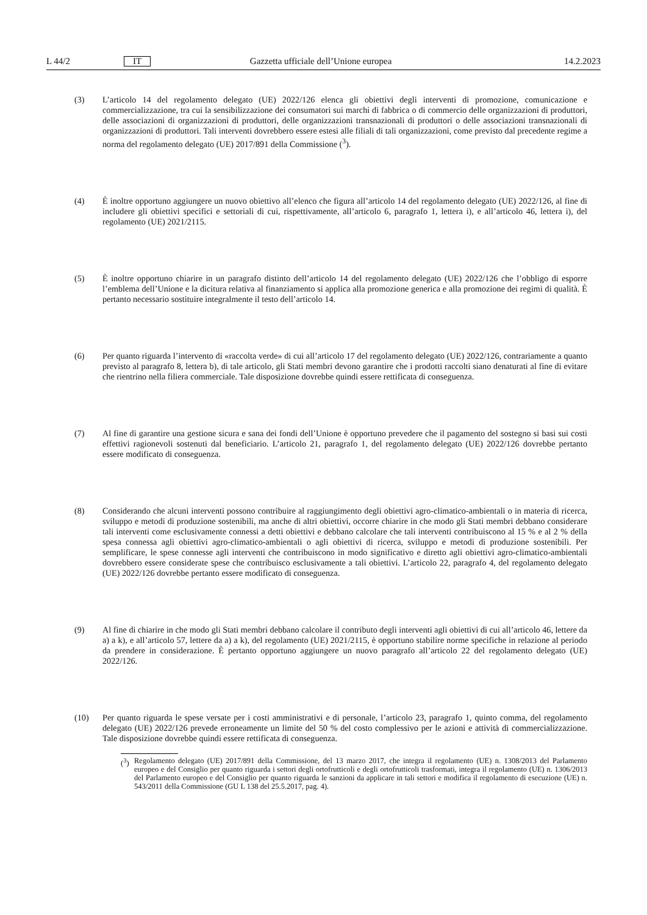L 44/2 IT Gazzetta ufficiale dell’Unione europea 14.2.2023
(3) L’articolo 14 del regolamento delegato (UE) 2022/126 elenca gli obiettivi degli interventi di promozione, comunicazione e commercializzazione, tra cui la sensibilizzazione dei consumatori sui marchi di fabbrica o di commercio delle organizzazioni di produttori, delle associazioni di organizzazioni di produttori, delle organizzazioni transnazionali di produttori o delle associazioni transnazionali di organizzazioni di produttori. Tali interventi dovrebbero essere estesi alle filiali di tali organizzazioni, come previsto dal precedente regime a norma del regolamento delegato (UE) 2017/891 della Commissione (<sup>3</sup>).
(4) È inoltre opportuno aggiungere un nuovo obiettivo all’elenco che figura all’articolo 14 del regolamento delegato (UE) 2022/126, al fine di includere gli obiettivi specifici e settoriali di cui, rispettivamente, all’articolo 6, paragrafo 1, lettera i), e all’articolo 46, lettera i), del regolamento (UE) 2021/2115.
(5) È inoltre opportuno chiarire in un paragrafo distinto dell’articolo 14 del regolamento delegato (UE) 2022/126 che l’obbligo di esporre l’emblema dell’Unione e la dicitura relativa al finanziamento si applica alla promozione generica e alla promozione dei regimi di qualità. È pertanto necessario sostituire integralmente il testo dell’articolo 14.
(6) Per quanto riguarda l’intervento di «raccolta verde» di cui all’articolo 17 del regolamento delegato (UE) 2022/126, contrariamente a quanto previsto al paragrafo 8, lettera b), di tale articolo, gli Stati membri devono garantire che i prodotti raccolti siano denaturati al fine di evitare che rientrino nella filiera commerciale. Tale disposizione dovrebbe quindi essere rettificata di conseguenza.
(7) Al fine di garantire una gestione sicura e sana dei fondi dell’Unione è opportuno prevedere che il pagamento del sostegno si basi sui costi effettivi ragionevoli sostenuti dal beneficiario. L’articolo 21, paragrafo 1, del regolamento delegato (UE) 2022/126 dovrebbe pertanto essere modificato di conseguenza.
(8) Considerando che alcuni interventi possono contribuire al raggiungimento degli obiettivi agro-climatico-ambientali o in materia di ricerca, sviluppo e metodi di produzione sostenibili, ma anche di altri obiettivi, occorre chiarire in che modo gli Stati membri debbano considerare tali interventi come esclusivamente connessi a detti obiettivi e debbano calcolare che tali interventi contribuiscono al 15 % e al 2 % della spesa connessa agli obiettivi agro-climatico-ambientali o agli obiettivi di ricerca, sviluppo e metodi di produzione sostenibili. Per semplificare, le spese connesse agli interventi che contribuiscono in modo significativo e diretto agli obiettivi agro-climatico-ambientali dovrebbero essere considerate spese che contribuisco esclusivamente a tali obiettivi. L’articolo 22, paragrafo 4, del regolamento delegato (UE) 2022/126 dovrebbe pertanto essere modificato di conseguenza.
(9) Al fine di chiarire in che modo gli Stati membri debbano calcolare il contributo degli interventi agli obiettivi di cui all’articolo 46, lettere da a) a k), e all’articolo 57, lettere da a) a k), del regolamento (UE) 2021/2115, è opportuno stabilire norme specifiche in relazione al periodo da prendere in considerazione. È pertanto opportuno aggiungere un nuovo paragrafo all’articolo 22 del regolamento delegato (UE) 2022/126.
(10) Per quanto riguarda le spese versate per i costi amministrativi e di personale, l’articolo 23, paragrafo 1, quinto comma, del regolamento delegato (UE) 2022/126 prevede erroneamente un limite del 50 % del costo complessivo per le azioni e attività di commercializzazione. Tale disposizione dovrebbe quindi essere rettificata di conseguenza.
(<sup>3</sup>)
Regolamento delegato (UE) 2017/891 della Commissione, del 13 marzo 2017, che integra il regolamento (UE) n. 1308/2013 del Parlamento europeo e del Consiglio per quanto riguarda i settori degli ortofrutticoli e degli ortofrutticoli trasformati, integra il regolamento (UE) n. 1306/2013 del Parlamento europeo e del Consiglio per quanto riguarda le sanzioni da applicare in tali settori e modifica il regolamento di esecuzione (UE) n. 543/2011 della Commissione (GU L 138 del 25.5.2017, pag. 4).